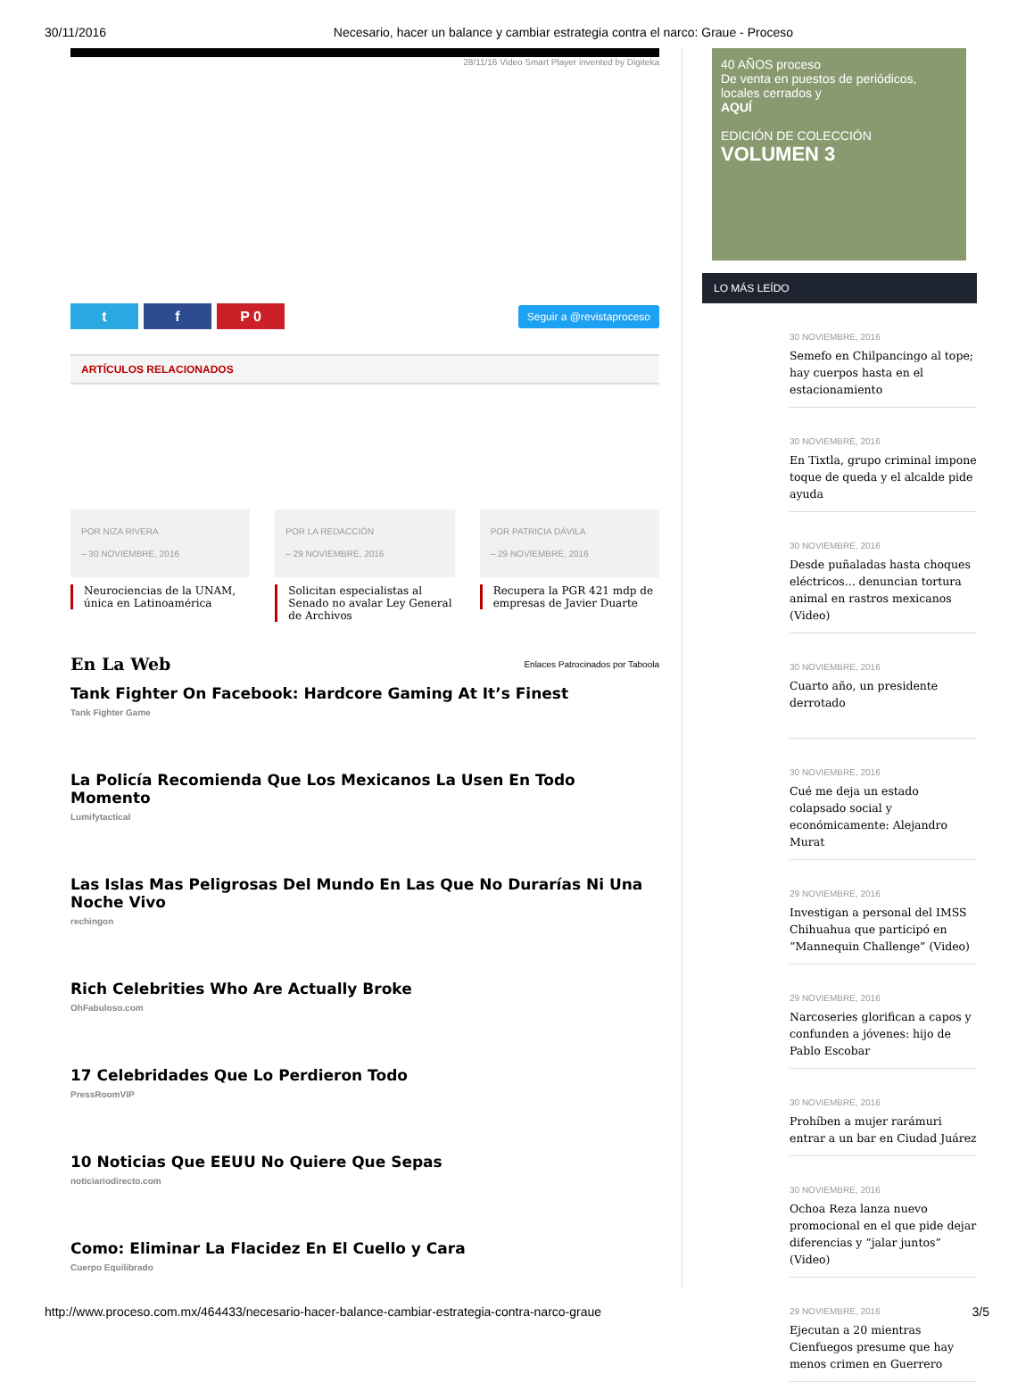30/11/2016 Necesario, hacer un balance y cambiar estrategia contra el narco: Graue - Proceso
28/11/16 Video Smart Player invented by Digiteka
t f P 0
Seguir a @revistaproceso
ARTÍCULOS RELACIONADOS
POR NIZA RIVERA
– 30 NOVIEMBRE, 2016
Neurociencias de la UNAM, única en Latinoamérica
POR LA REDACCIÓN
– 29 NOVIEMBRE, 2016
Solicitan especialistas al Senado no avalar Ley General de Archivos
POR PATRICIA DÁVILA
– 29 NOVIEMBRE, 2016
Recupera la PGR 421 mdp de empresas de Javier Duarte
En La Web
Enlaces Patrocinados por Taboola
Tank Fighter On Facebook: Hardcore Gaming At It’s Finest
Tank Fighter Game
La Policía Recomienda Que Los Mexicanos La Usen En Todo Momento
Lumifytactical
Las Islas Mas Peligrosas Del Mundo En Las Que No Durarías Ni Una Noche Vivo
rechingon
Rich Celebrities Who Are Actually Broke
OhFabuloso.com
17 Celebridades Que Lo Perdieron Todo
PressRoomVIP
10 Noticias Que EEUU No Quiere Que Sepas
noticiariodirecto.com
Como: Eliminar La Flacidez En El Cuello y Cara
Cuerpo Equilibrado
40 AÑOS proceso
De venta en puestos de periódicos, locales cerrados y
AQUÍ
EDICIÓN DE COLECCIÓN
VOLUMEN 3
LO MÁS LEÍDO
30 NOVIEMBRE, 2016
Semefo en Chilpancingo al tope; hay cuerpos hasta en el estacionamiento
30 NOVIEMBRE, 2016
En Tixtla, grupo criminal impone toque de queda y el alcalde pide ayuda
30 NOVIEMBRE, 2016
Desde puñaladas hasta choques eléctricos... denuncian tortura animal en rastros mexicanos (Video)
30 NOVIEMBRE, 2016
Cuarto año, un presidente derrotado
30 NOVIEMBRE, 2016
Cué me deja un estado colapsado social y económicamente: Alejandro Murat
29 NOVIEMBRE, 2016
Investigan a personal del IMSS Chihuahua que participó en “Mannequin Challenge” (Video)
29 NOVIEMBRE, 2016
Narcoseries glorifican a capos y confunden a jóvenes: hijo de Pablo Escobar
30 NOVIEMBRE, 2016
Prohíben a mujer rarámuri entrar a un bar en Ciudad Juárez
30 NOVIEMBRE, 2016
Ochoa Reza lanza nuevo promocional en el que pide dejar diferencias y “jalar juntos” (Video)
29 NOVIEMBRE, 2016
Ejecutan a 20 mientras Cienfuegos presume que hay menos crimen en Guerrero
http://www.proceso.com.mx/464433/necesario-hacer-balance-cambiar-estrategia-contra-narco-graue 3/5